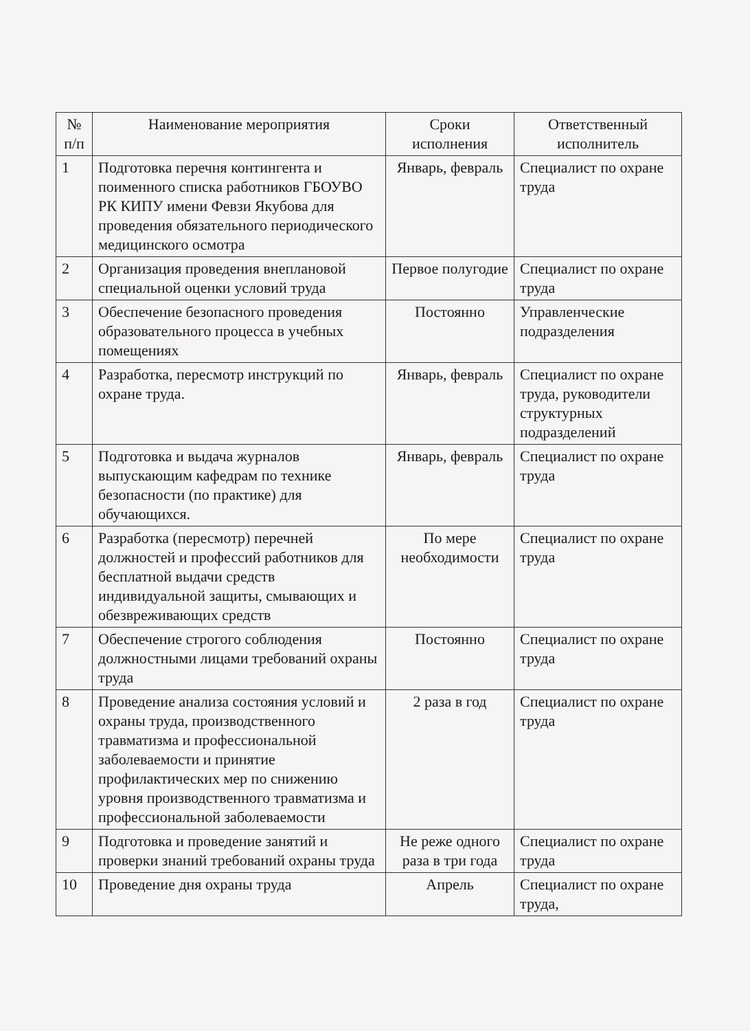| № п/п | Наименование мероприятия | Сроки исполнения | Ответственный исполнитель |
| --- | --- | --- | --- |
| 1 | Подготовка перечня контингента и поименного списка работников ГБОУВО РК КИПУ имени Февзи Якубова для проведения обязательного периодического медицинского осмотра | Январь, февраль | Специалист по охране труда |
| 2 | Организация проведения внеплановой специальной оценки условий труда | Первое полугодие | Специалист по охране труда |
| 3 | Обеспечение безопасного проведения образовательного процесса в учебных помещениях | Постоянно | Управленческие подразделения |
| 4 | Разработка, пересмотр инструкций по охране труда. | Январь, февраль | Специалист по охране труда, руководители структурных подразделений |
| 5 | Подготовка и выдача журналов выпускающим кафедрам по технике безопасности (по практике) для обучающихся. | Январь, февраль | Специалист по охране труда |
| 6 | Разработка (пересмотр) перечней должностей и профессий работников для бесплатной выдачи средств индивидуальной защиты, смывающих и обезвреживающих средств | По мере необходимости | Специалист по охране труда |
| 7 | Обеспечение строгого соблюдения должностными лицами требований охраны труда | Постоянно | Специалист по охране труда |
| 8 | Проведение анализа состояния условий и охраны труда, производственного травматизма и профессиональной заболеваемости и принятие профилактических мер по снижению уровня производственного травматизма и профессиональной заболеваемости | 2 раза в год | Специалист по охране труда |
| 9 | Подготовка и проведение занятий и проверки знаний требований охраны труда | Не реже одного раза в три года | Специалист по охране труда |
| 10 | Проведение дня охраны труда | Апрель | Специалист по охране труда, |